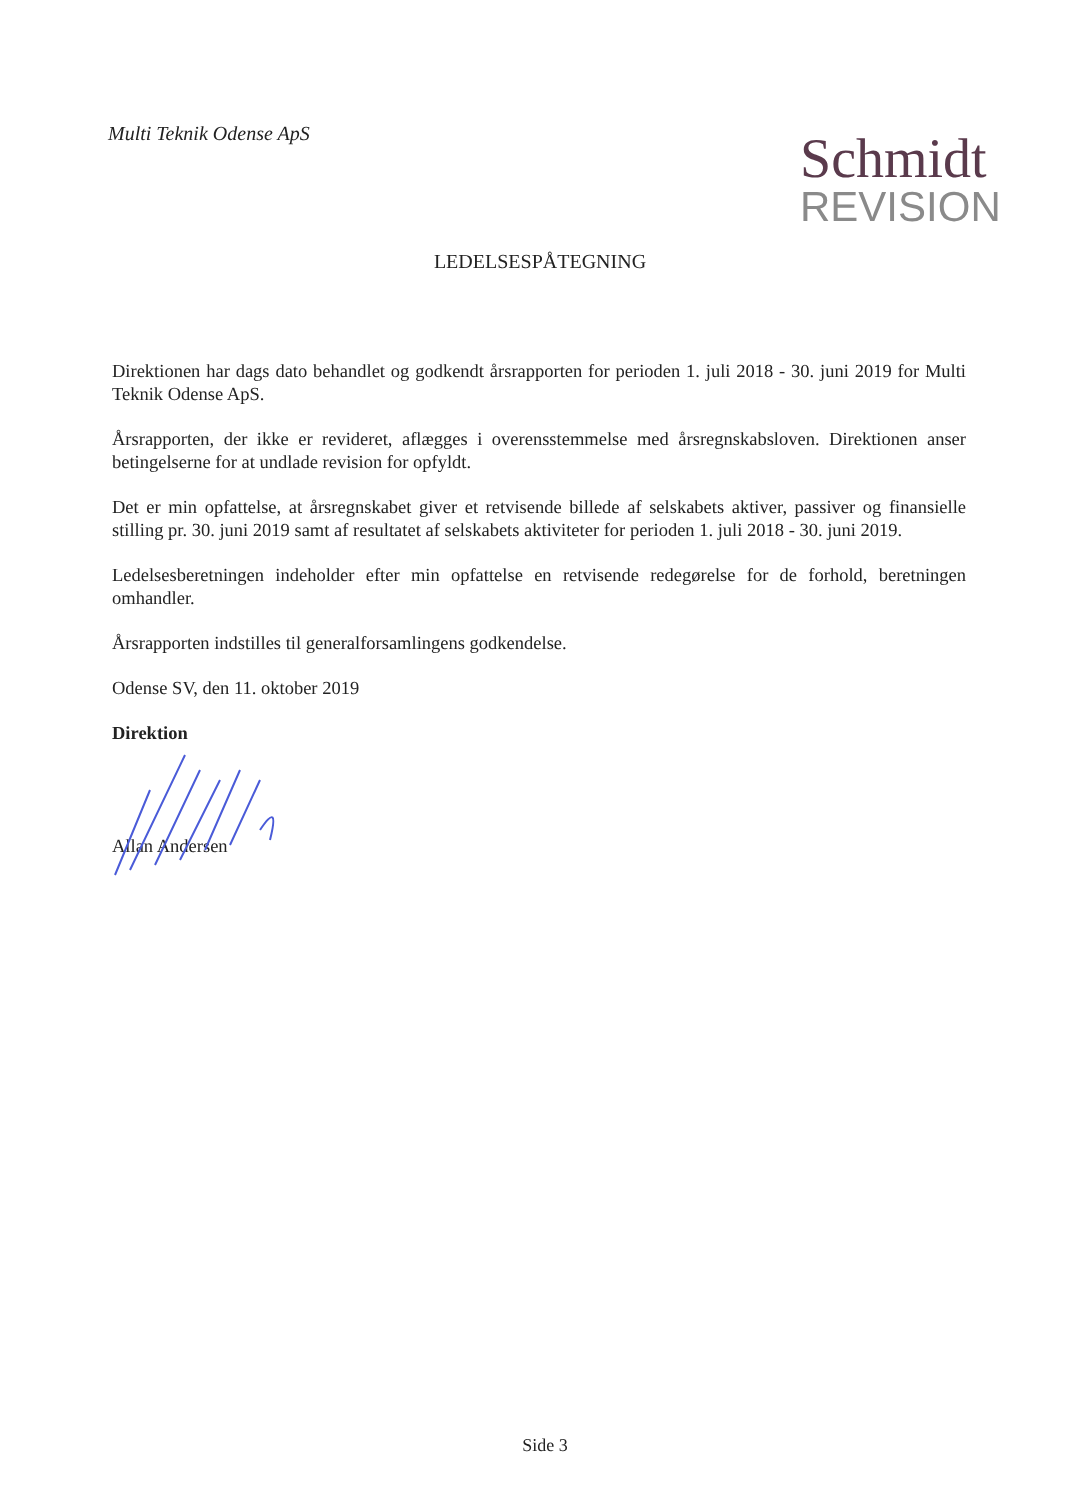Multi Teknik Odense ApS
Schmidt
REVISION
LEDELSESPÅTEGNING
Direktionen har dags dato behandlet og godkendt årsrapporten for perioden 1. juli 2018 - 30. juni 2019 for Multi Teknik Odense ApS.
Årsrapporten, der ikke er revideret, aflægges i overensstemmelse med årsregnskabsloven. Direktionen anser betingelserne for at undlade revision for opfyldt.
Det er min opfattelse, at årsregnskabet giver et retvisende billede af selskabets aktiver, passiver og finansielle stilling pr. 30. juni 2019 samt af resultatet af selskabets aktiviteter for perioden 1. juli 2018 - 30. juni 2019.
Ledelsesberetningen indeholder efter min opfattelse en retvisende redegørelse for de forhold, beretningen omhandler.
Årsrapporten indstilles til generalforsamlingens godkendelse.
Odense SV, den 11. oktober 2019
Direktion
Allan Andersen
Side 3